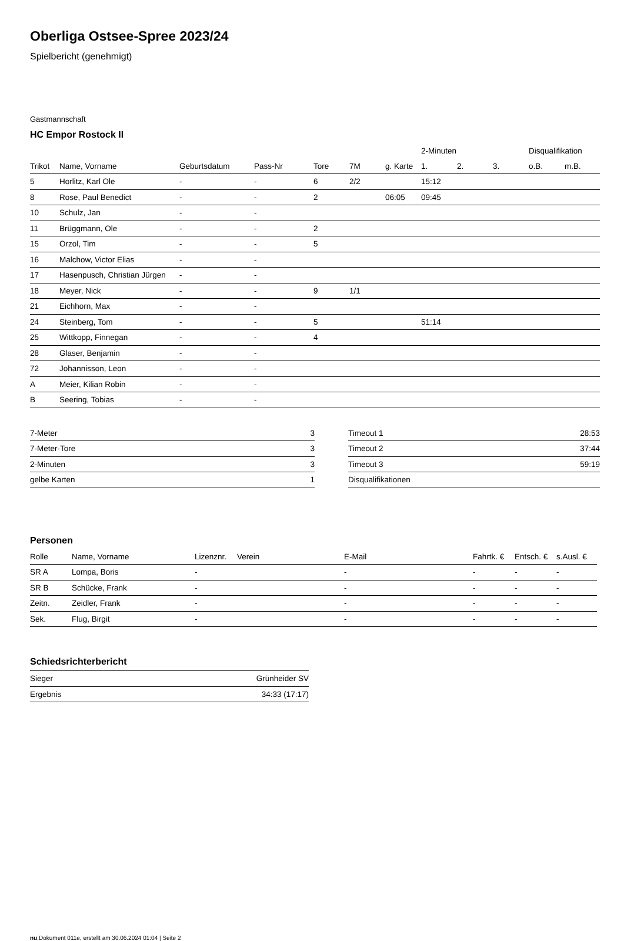Oberliga Ostsee-Spree 2023/24
Spielbericht (genehmigt)
Gastmannschaft
HC Empor Rostock II
| | | | | | | | 2-Minuten | | | Disqualifikation | |
| --- | --- | --- | --- | --- | --- | --- | --- | --- | --- | --- | --- |
| Trikot | Name, Vorname | Geburtsdatum | Pass-Nr | Tore | 7M | g. Karte | 1. | 2. | 3. | o.B. | m.B. |
| 5 | Horlitz, Karl Ole | - | - | 6 | 2/2 | | 15:12 | | | | |
| 8 | Rose, Paul Benedict | - | - | 2 | | 06:05 | 09:45 | | | | |
| 10 | Schulz, Jan | - | - | | | | | | | | |
| 11 | Brüggmann, Ole | - | - | 2 | | | | | | | |
| 15 | Orzol, Tim | - | - | 5 | | | | | | | |
| 16 | Malchow, Victor Elias | - | - | | | | | | | | |
| 17 | Hasenpusch, Christian Jürgen | - | - | | | | | | | | |
| 18 | Meyer, Nick | - | - | 9 | 1/1 | | | | | | |
| 21 | Eichhorn, Max | - | - | | | | | | | | |
| 24 | Steinberg, Tom | - | - | 5 | | | 51:14 | | | | |
| 25 | Wittkopp, Finnegan | - | - | 4 | | | | | | | |
| 28 | Glaser, Benjamin | - | - | | | | | | | | |
| 72 | Johannisson, Leon | - | - | | | | | | | | |
| A | Meier, Kilian Robin | - | - | | | | | | | | |
| B | Seering, Tobias | - | - | | | | | | | | |
| 7-Meter | 3 |
| 7-Meter-Tore | 3 |
| 2-Minuten | 3 |
| gelbe Karten | 1 |
| Timeout 1 | 28:53 |
| Timeout 2 | 37:44 |
| Timeout 3 | 59:19 |
| Disqualifikationen | |
Personen
| Rolle | Name, Vorname | Lizenznr. | Verein | E-Mail | Fahrtk. € | Entsch. € | s.Ausl. € |
| --- | --- | --- | --- | --- | --- | --- | --- |
| SR A | Lompa, Boris | - | | - | - | - | - |
| SR B | Schücke, Frank | - | | - | - | - | - |
| Zeitn. | Zeidler, Frank | - | | - | - | - | - |
| Sek. | Flug, Birgit | - | | - | - | - | - |
Schiedsrichterbericht
| Sieger | Grünheider SV |
| Ergebnis | 34:33 (17:17) |
nu.Dokument 011e, erstellt am 30.06.2024 01:04 | Seite 2